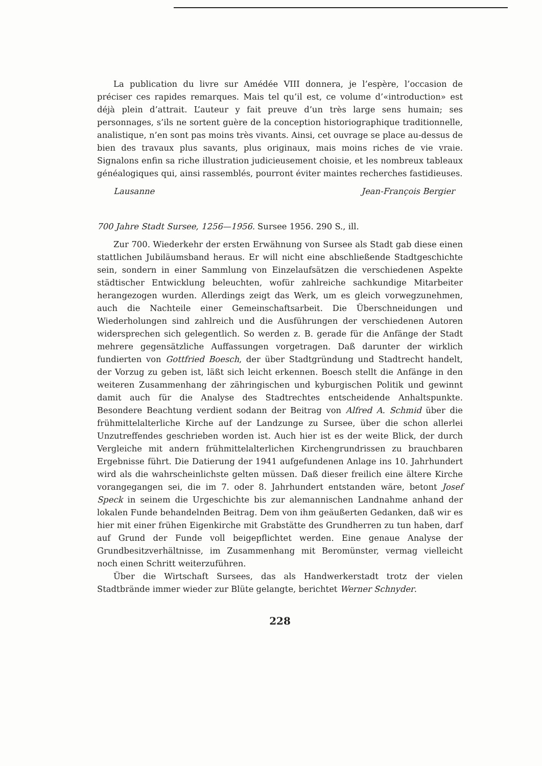La publication du livre sur Amédée VIII donnera, je l’espère, l’occasion de préciser ces rapides remarques. Mais tel qu’il est, ce volume d’«introduction» est déjà plein d’attrait. L’auteur y fait preuve d’un très large sens humain; ses personnages, s’ils ne sortent guère de la conception historiographique traditionnelle, analistique, n’en sont pas moins très vivants. Ainsi, cet ouvrage se place au-dessus de bien des travaux plus savants, plus originaux, mais moins riches de vie vraie. Signalons enfin sa riche illustration judicieusement choisie, et les nombreux tableaux généalogiques qui, ainsi rassemblés, pourront éviter maintes recherches fastidieuses.
Lausanne Jean-François Bergier
700 Jahre Stadt Sursee, 1256—1956. Sursee 1956. 290 S., ill.
Zur 700. Wiederkehr der ersten Erwähnung von Sursee als Stadt gab diese einen stattlichen Jubiläumsband heraus. Er will nicht eine abschließende Stadtgeschichte sein, sondern in einer Sammlung von Einzelaufsätzen die verschiedenen Aspekte städtischer Entwicklung beleuchten, wofür zahlreiche sachkundige Mitarbeiter herangezogen wurden. Allerdings zeigt das Werk, um es gleich vorwegzunehmen, auch die Nachteile einer Gemeinschaftsarbeit. Die Überschneidungen und Wiederholungen sind zahlreich und die Ausführungen der verschiedenen Autoren widersprechen sich gelegentlich. So werden z. B. gerade für die Anfänge der Stadt mehrere gegensätzliche Auffassungen vorgetragen. Daß darunter der wirklich fundierten von Gottfried Boesch, der über Stadtgründung und Stadtrecht handelt, der Vorzug zu geben ist, läßt sich leicht erkennen. Boesch stellt die Anfänge in den weiteren Zusammenhang der zähringischen und kyburgischen Politik und gewinnt damit auch für die Analyse des Stadtrechtes entscheidende Anhaltspunkte. Besondere Beachtung verdient sodann der Beitrag von Alfred A. Schmid über die frühmittelalterliche Kirche auf der Landzunge zu Sursee, über die schon allerlei Unzutreffendes geschrieben worden ist. Auch hier ist es der weite Blick, der durch Vergleiche mit andern frühmittelalterlichen Kirchengrundrissen zu brauchbaren Ergebnisse führt. Die Datierung der 1941 aufgefundenen Anlage ins 10. Jahrhundert wird als die wahrscheinlichste gelten müssen. Daß dieser freilich eine ältere Kirche vorangegangen sei, die im 7. oder 8. Jahrhundert entstanden wäre, betont Josef Speck in seinem die Urgeschichte bis zur alemannischen Landnahme anhand der lokalen Funde behandelnden Beitrag. Dem von ihm geäußerten Gedanken, daß wir es hier mit einer frühen Eigenkirche mit Grabstätte des Grundherren zu tun haben, darf auf Grund der Funde voll beigepflichtet werden. Eine genaue Analyse der Grundbesitzverhältnisse, im Zusammenhang mit Beromünster, vermag vielleicht noch einen Schritt weiterzuführen.
Über die Wirtschaft Sursees, das als Handwerkerstadt trotz der vielen Stadtbrände immer wieder zur Blüte gelangte, berichtet Werner Schnyder.
228